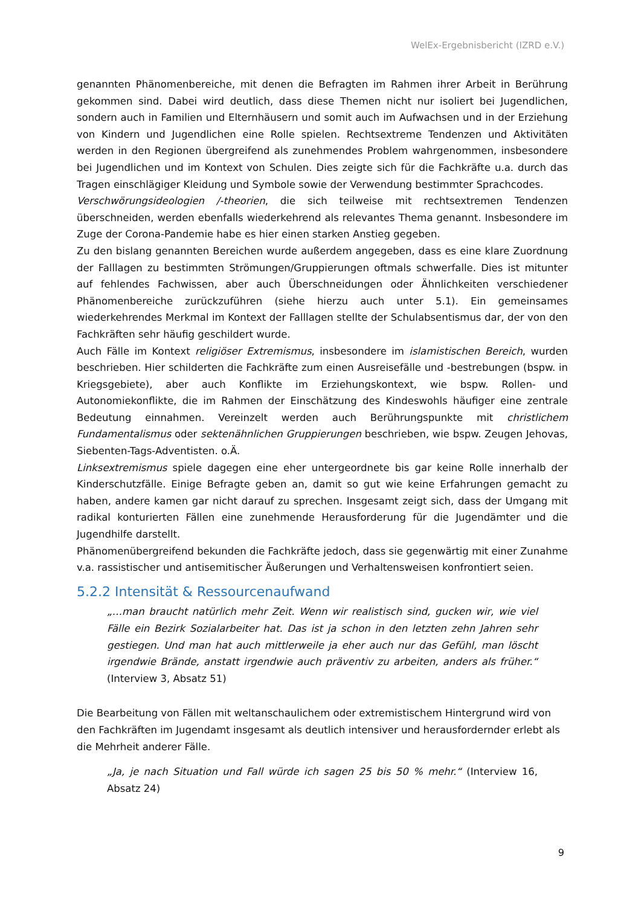WelEx-Ergebnisbericht (IZRD e.V.)
genannten Phänomenbereiche, mit denen die Befragten im Rahmen ihrer Arbeit in Berührung gekommen sind. Dabei wird deutlich, dass diese Themen nicht nur isoliert bei Jugendlichen, sondern auch in Familien und Elternhäusern und somit auch im Aufwachsen und in der Erziehung von Kindern und Jugendlichen eine Rolle spielen. Rechtsextreme Tendenzen und Aktivitäten werden in den Regionen übergreifend als zunehmendes Problem wahrgenommen, insbesondere bei Jugendlichen und im Kontext von Schulen. Dies zeigte sich für die Fachkräfte u.a. durch das Tragen einschlägiger Kleidung und Symbole sowie der Verwendung bestimmter Sprachcodes.
Verschwörungsideologien /-theorien, die sich teilweise mit rechtsextremen Tendenzen überschneiden, werden ebenfalls wiederkehrend als relevantes Thema genannt. Insbesondere im Zuge der Corona-Pandemie habe es hier einen starken Anstieg gegeben.
Zu den bislang genannten Bereichen wurde außerdem angegeben, dass es eine klare Zuordnung der Falllagen zu bestimmten Strömungen/Gruppierungen oftmals schwerfalle. Dies ist mitunter auf fehlendes Fachwissen, aber auch Überschneidungen oder Ähnlichkeiten verschiedener Phänomenbereiche zurückzuführen (siehe hierzu auch unter 5.1). Ein gemeinsames wiederkehrendes Merkmal im Kontext der Falllagen stellte der Schulabsentismus dar, der von den Fachkräften sehr häufig geschildert wurde.
Auch Fälle im Kontext religiöser Extremismus, insbesondere im islamistischen Bereich, wurden beschrieben. Hier schilderten die Fachkräfte zum einen Ausreisefälle und -bestrebungen (bspw. in Kriegsgebiete), aber auch Konflikte im Erziehungskontext, wie bspw. Rollen- und Autonomiekonflikte, die im Rahmen der Einschätzung des Kindeswohls häufiger eine zentrale Bedeutung einnahmen. Vereinzelt werden auch Berührungspunkte mit christlichem Fundamentalismus oder sektenähnlichen Gruppierungen beschrieben, wie bspw. Zeugen Jehovas, Siebenten-Tags-Adventisten. o.Ä.
Linksextremismus spiele dagegen eine eher untergeordnete bis gar keine Rolle innerhalb der Kinderschutzfälle. Einige Befragte geben an, damit so gut wie keine Erfahrungen gemacht zu haben, andere kamen gar nicht darauf zu sprechen. Insgesamt zeigt sich, dass der Umgang mit radikal konturierten Fällen eine zunehmende Herausforderung für die Jugendämter und die Jugendhilfe darstellt.
Phänomenübergreifend bekunden die Fachkräfte jedoch, dass sie gegenwärtig mit einer Zunahme v.a. rassistischer und antisemitischer Äußerungen und Verhaltensweisen konfrontiert seien.
5.2.2 Intensität & Ressourcenaufwand
„…man braucht natürlich mehr Zeit. Wenn wir realistisch sind, gucken wir, wie viel Fälle ein Bezirk Sozialarbeiter hat. Das ist ja schon in den letzten zehn Jahren sehr gestiegen. Und man hat auch mittlerweile ja eher auch nur das Gefühl, man löscht irgendwie Brände, anstatt irgendwie auch präventiv zu arbeiten, anders als früher.“ (Interview 3, Absatz 51)
Die Bearbeitung von Fällen mit weltanschaulichem oder extremistischem Hintergrund wird von den Fachkräften im Jugendamt insgesamt als deutlich intensiver und herausfordernder erlebt als die Mehrheit anderer Fälle.
„Ja, je nach Situation und Fall würde ich sagen 25 bis 50 % mehr.“ (Interview 16, Absatz 24)
9